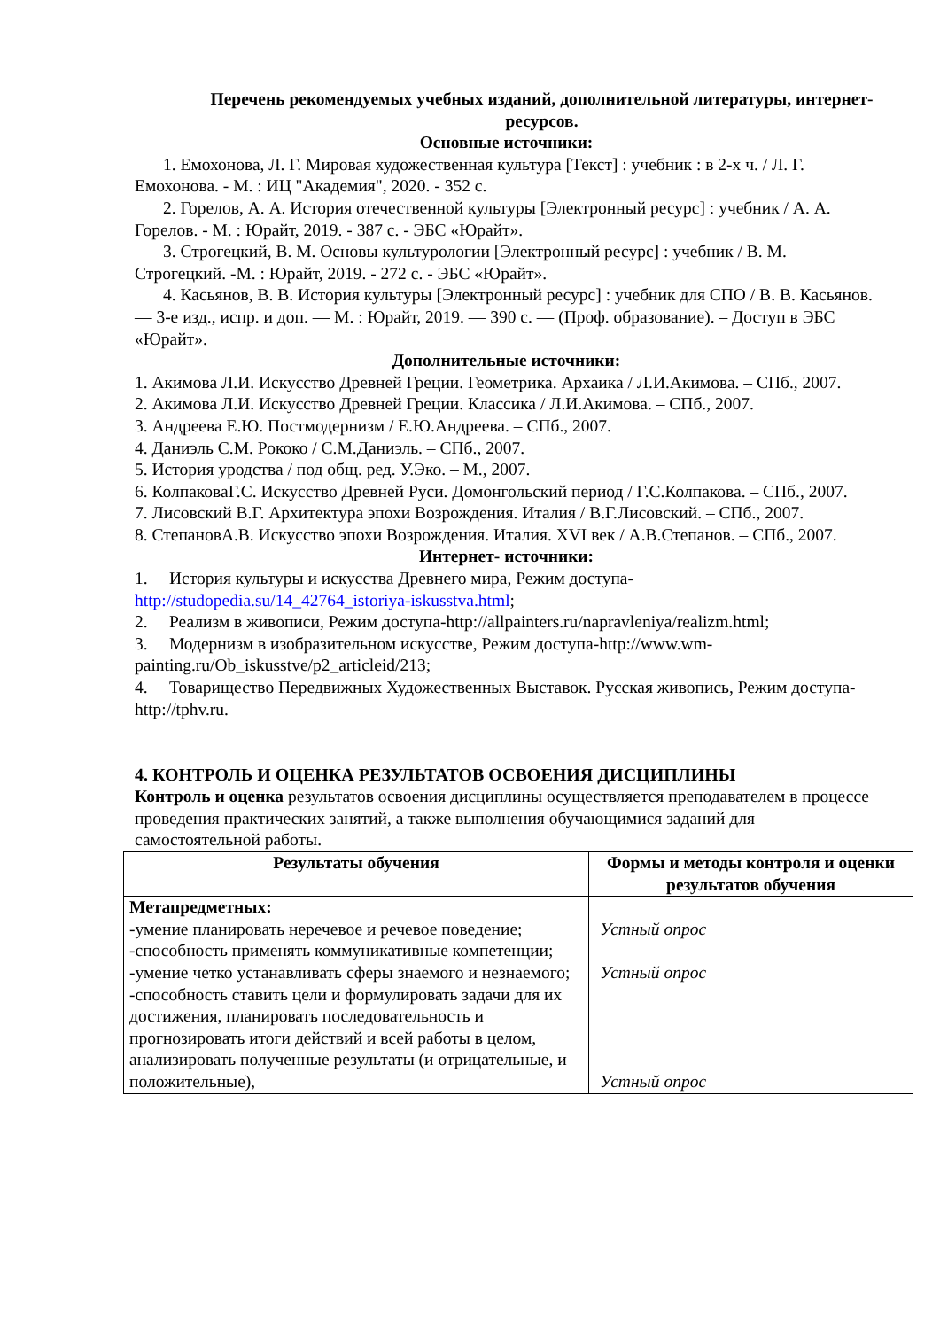Перечень рекомендуемых учебных изданий, дополнительной литературы, интернет-ресурсов.
Основные источники:
1. Емохонова, Л. Г. Мировая художественная культура [Текст] : учебник : в 2-х ч. / Л. Г. Емохонова. - М. : ИЦ "Академия", 2020. - 352 с.
2. Горелов, А. А. История отечественной культуры [Электронный ресурс] : учебник / А. А. Горелов. - М. : Юрайт, 2019. - 387 с. - ЭБС «Юрайт».
3. Строгецкий, В. М. Основы культурологии [Электронный ресурс] : учебник / В. М. Строгецкий. -М. : Юрайт, 2019. - 272 с. - ЭБС «Юрайт».
4. Касьянов, В. В. История культуры [Электронный ресурс] : учебник для СПО / В. В. Касьянов. — 3-е изд., испр. и доп. — М. : Юрайт, 2019. — 390 с. — (Проф. образование). – Доступ в ЭБС «Юрайт».
Дополнительные источники:
1. Акимова Л.И. Искусство Древней Греции. Геометрика. Архаика / Л.И.Акимова. – СПб., 2007.
2. Акимова Л.И. Искусство Древней Греции. Классика / Л.И.Акимова. – СПб., 2007.
3. Андреева Е.Ю. Постмодернизм / Е.Ю.Андреева. – СПб., 2007.
4. Даниэль С.М. Рококо / С.М.Даниэль. – СПб., 2007.
5. История уродства / под общ. ред. У.Эко. – М., 2007.
6. КолпаковаГ.С. Искусство Древней Руси. Домонгольский период / Г.С.Колпакова. – СПб., 2007.
7. Лисовский В.Г. Архитектура эпохи Возрождения. Италия / В.Г.Лисовский. – СПб., 2007.
8. СтепановА.В. Искусство эпохи Возрождения. Италия. XVI век / А.В.Степанов. – СПб., 2007.
Интернет- источники:
1. История культуры и искусства Древнего мира, Режим доступа- http://studopedia.su/14_42764_istoriya-iskusstva.html;
2. Реализм в живописи, Режим доступа-http://allpainters.ru/napravleniya/realizm.html;
3. Модернизм в изобразительном искусстве, Режим доступа-http://www.wm-painting.ru/Ob_iskusstve/p2_articleid/213;
4. Товарищество Передвижных Художественных Выставок. Русская живопись, Режим доступа- http://tphv.ru.
4. КОНТРОЛЬ И ОЦЕНКА РЕЗУЛЬТАТОВ ОСВОЕНИЯ ДИСЦИПЛИНЫ
Контроль и оценка результатов освоения дисциплины осуществляется преподавателем в процессе проведения практических занятий, а также выполнения обучающимися заданий для самостоятельной работы.
| Результаты обучения | Формы и методы контроля и оценки результатов обучения |
| --- | --- |
| Метапредметных: -умение планировать неречевое и речевое поведение; -способность применять коммуникативные компетенции; -умение четко устанавливать сферы знаемого и незнаемого; -способность ставить цели и формулировать задачи для их достижения, планировать последовательность и прогнозировать итоги действий и всей работы в целом, анализировать полученные результаты (и отрицательные, и положительные), | Устный опрос Устный опрос Устный опрос |